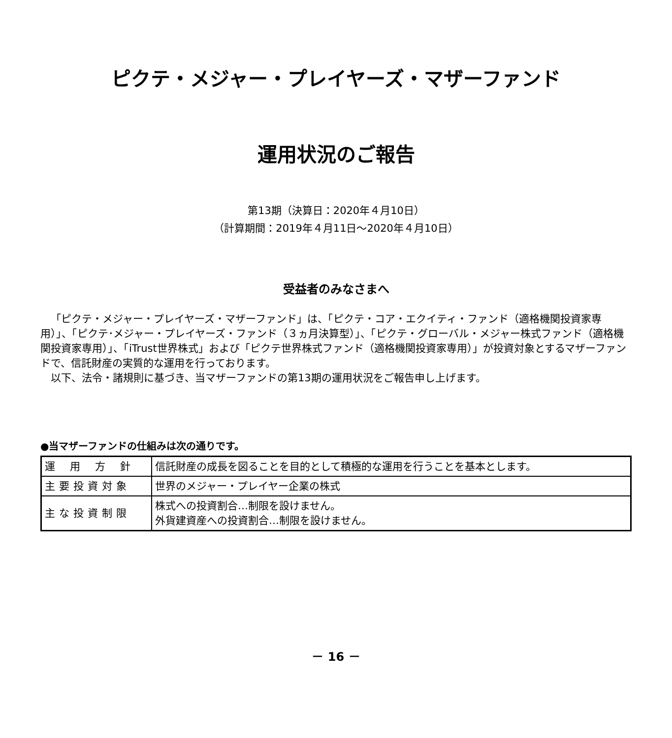ピクテ・メジャー・プレイヤーズ・マザーファンド
運用状況のご報告
第13期（決算日：2020年４月10日）
（計算期間：2019年４月11日～2020年４月10日）
受益者のみなさまへ
「ピクテ・メジャー・プレイヤーズ・マザーファンド」は、「ピクテ・コア・エクイティ・ファンド（適格機関投資家専用）」、「ピクテ･メジャー・プレイヤーズ・ファンド（３ヵ月決算型）」、「ピクテ・グローバル・メジャー株式ファンド（適格機関投資家専用）」、「iTrust世界株式」および「ピクテ世界株式ファンド（適格機関投資家専用）」が投資対象とするマザーファンドで、信託財産の実質的な運用を行っております。
以下、法令・諸規則に基づき、当マザーファンドの第13期の運用状況をご報告申し上げます。
●当マザーファンドの仕組みは次の通りです。
| 運用方針 | 信託財産の成長を図ることを目的として積極的な運用を行うことを基本とします。 |
| 主要投資対象 | 世界のメジャー・プレイヤー企業の株式 |
| 主な投資制限 | 株式への投資割合…制限を設けません。 外貨建資産への投資割合…制限を設けません。 |
－ 16 －